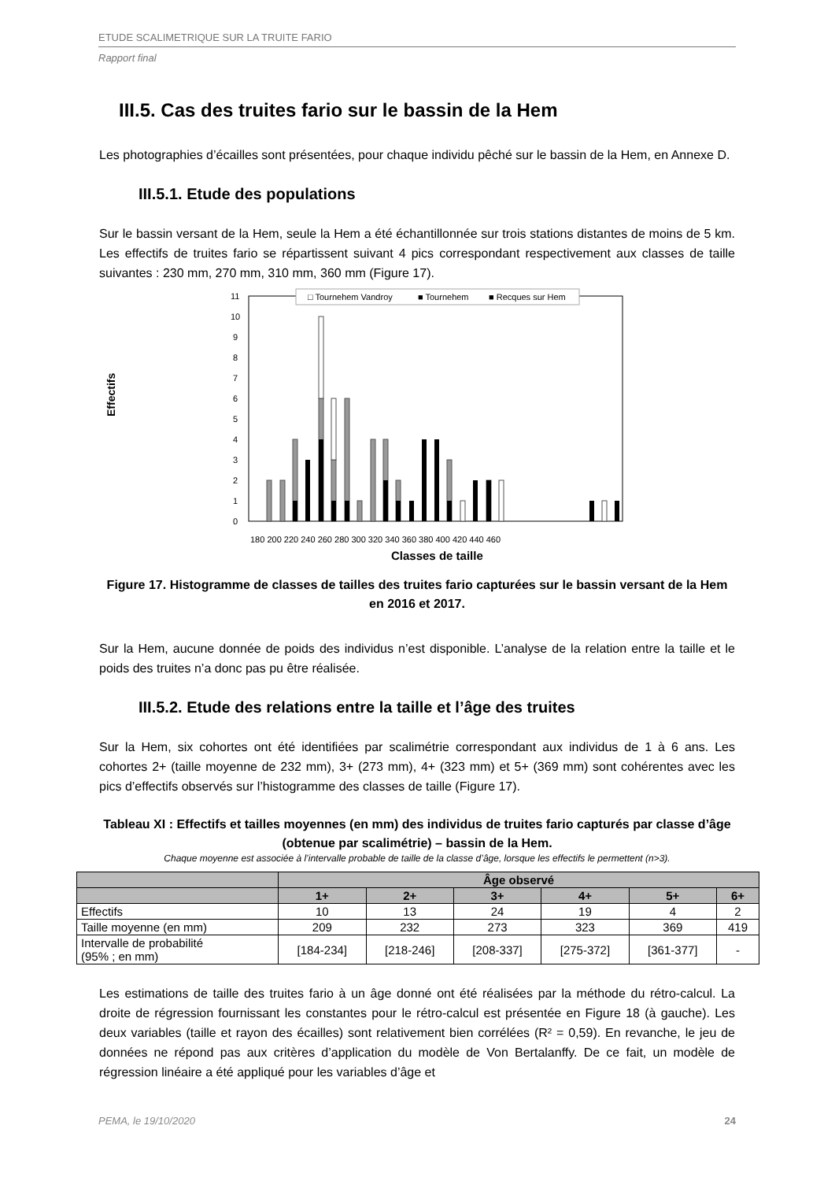ETUDE SCALIMETRIQUE SUR LA TRUITE FARIO
Rapport final
III.5. Cas des truites fario sur le bassin de la Hem
Les photographies d’écailles sont présentées, pour chaque individu pêché sur le bassin de la Hem, en Annexe D.
III.5.1. Etude des populations
Sur le bassin versant de la Hem, seule la Hem a été échantillonnée sur trois stations distantes de moins de 5 km. Les effectifs de truites fario se répartissent suivant 4 pics correspondant respectivement aux classes de taille suivantes : 230 mm, 270 mm, 310 mm, 360 mm (Figure 17).
Effectifs
0
1
2
3
4
5
6
7
8
9
10
11
□ Tournehem Vandroy
■ Tournehem
■ Recques sur Hem
180 200 220 240 260 280 300 320 340 360 380 400 420 440 460
Classes de taille
Figure 17. Histogramme de classes de tailles des truites fario capturées sur le bassin versant de la Hem en 2016 et 2017.
Sur la Hem, aucune donnée de poids des individus n’est disponible. L’analyse de la relation entre la taille et le poids des truites n’a donc pas pu être réalisée.
III.5.2. Etude des relations entre la taille et l’âge des truites
Sur la Hem, six cohortes ont été identifiées par scalimétrie correspondant aux individus de 1 à 6 ans. Les cohortes 2+ (taille moyenne de 232 mm), 3+ (273 mm), 4+ (323 mm) et 5+ (369 mm) sont cohérentes avec les pics d’effectifs observés sur l’histogramme des classes de taille (Figure 17).
Tableau XI : Effectifs et tailles moyennes (en mm) des individus de truites fario capturés par classe d’âge (obtenue par scalimétrie) – bassin de la Hem.
Chaque moyenne est associée à l’intervalle probable de taille de la classe d’âge, lorsque les effectifs le permettent (n>3).
| | Âge observé | | | | | |
| --- | --- | --- | --- | --- | --- | --- |
| | 1+ | 2+ | 3+ | 4+ | 5+ | 6+ |
| Effectifs | 10 | 13 | 24 | 19 | 4 | 2 |
| Taille moyenne (en mm) | 209 | 232 | 273 | 323 | 369 | 419 |
| Intervalle de probabilité (95% ; en mm) | [184-234] | [218-246] | [208-337] | [275-372] | [361-377] | - |
Les estimations de taille des truites fario à un âge donné ont été réalisées par la méthode du rétro-calcul. La droite de régression fournissant les constantes pour le rétro-calcul est présentée en Figure 18 (à gauche). Les deux variables (taille et rayon des écailles) sont relativement bien corrélées (R² = 0,59). En revanche, le jeu de données ne répond pas aux critères d’application du modèle de Von Bertalanffy. De ce fait, un modèle de régression linéaire a été appliqué pour les variables d’âge et
PEMA, le 19/10/2020 24